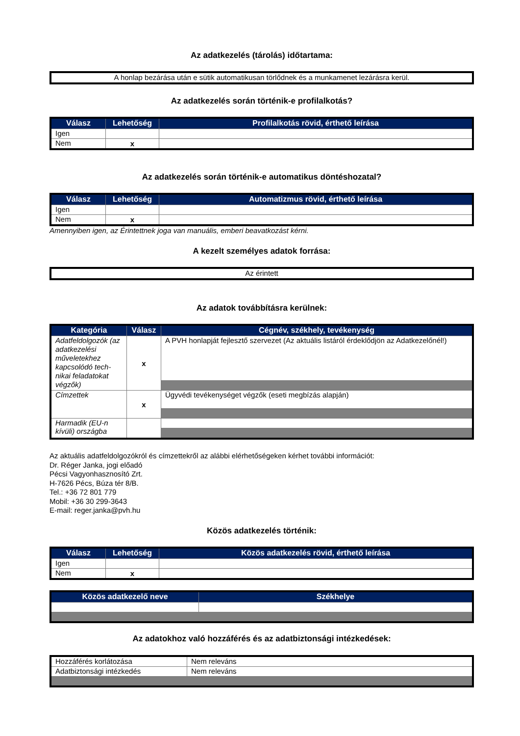Az adatkezelés (tárolás) időtartama:
| A honlap bezárása után e sütik automatikusan törlődnek és a munkamenet lezárásra kerül. |
Az adatkezelés során történik-e profilalkotás?
| Válasz | Lehetőség | Profilalkotás rövid, érthető leírása |
| --- | --- | --- |
| Igen | | |
| Nem | x | |
Az adatkezelés során történik-e automatikus döntéshozatal?
| Válasz | Lehetőség | Automatizmus rövid, érthető leírása |
| --- | --- | --- |
| Igen | | |
| Nem | x | |
Amennyiben igen, az Érintettnek joga van manuális, emberi beavatkozást kérni.
A kezelt személyes adatok forrása:
| Az érintett |
Az adatok továbbításra kerülnek:
| Kategória | Válasz | Cégnév, székhely, tevékenység |
| --- | --- | --- |
| Adatfeldolgozók (az adatkezelési műveletekhez kapcsolódó tech-nikai feladatokat végzők) | x | A PVH honlapját fejlesztő szervezet (Az aktuális listáról érdeklődjön az Adatkezelőnél!) |
| Címzettek | x | Ügyvédi tevékenységet végzők (eseti megbízás alapján) |
| Harmadik (EU-n kívüli) országba | | |
Az aktuális adatfeldolgozókról és címzettekről az alábbi elérhetőségeken kérhet további információt:
Dr. Réger Janka, jogi előadó
Pécsi Vagyonhasznosító Zrt.
H-7626 Pécs, Búza tér 8/B.
Tel.: +36 72 801 779
Mobil: +36 30 299-3643
E-mail: reger.janka@pvh.hu
Közös adatkezelés történik:
| Válasz | Lehetőség | Közös adatkezelés rövid, érthető leírása |
| --- | --- | --- |
| Igen | | |
| Nem | x | |
| Közös adatkezelő neve | Székhelye |
| --- | --- |
Az adatokhoz való hozzáférés és az adatbiztonsági intézkedések:
| Hozzáférés korlátozása | Nem releváns |
| Adatbiztonsági intézkedés | Nem releváns |